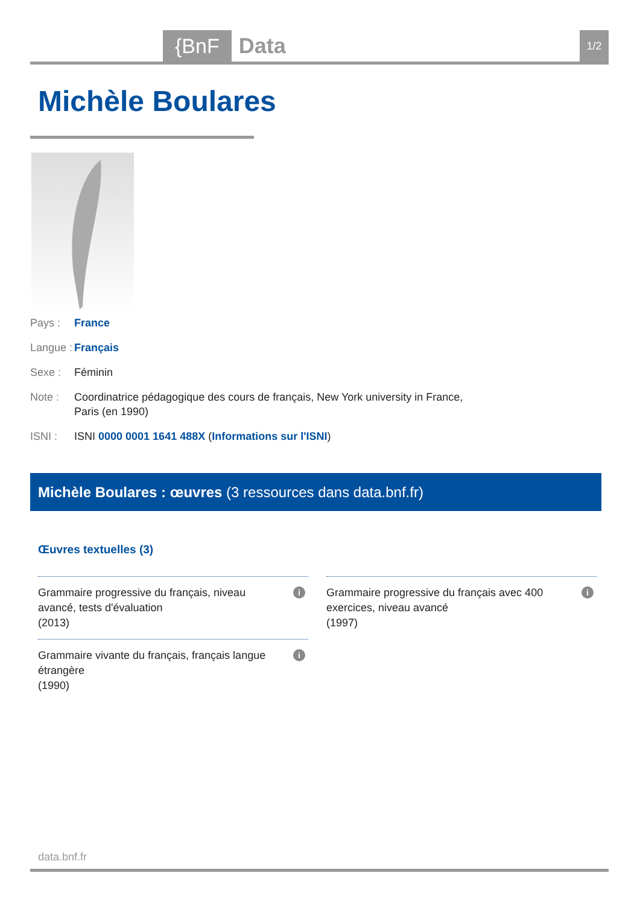{BnF Data 1/2
Michèle Boulares
Pays : France
Langue : Français
Sexe : Féminin
Note : Coordinatrice pédagogique des cours de français, New York university in France, Paris (en 1990)
ISNI : ISNI 0000 0001 1641 488X (Informations sur l'ISNI)
Michèle Boulares : œuvres (3 ressources dans data.bnf.fr)
Œuvres textuelles (3)
Grammaire progressive du français, niveau avancé, tests d'évaluation
(2013)
i
Grammaire progressive du français avec 400 exercices, niveau avancé
(1997)
i
Grammaire vivante du français, français langue étrangère
(1990)
i
data.bnf.fr